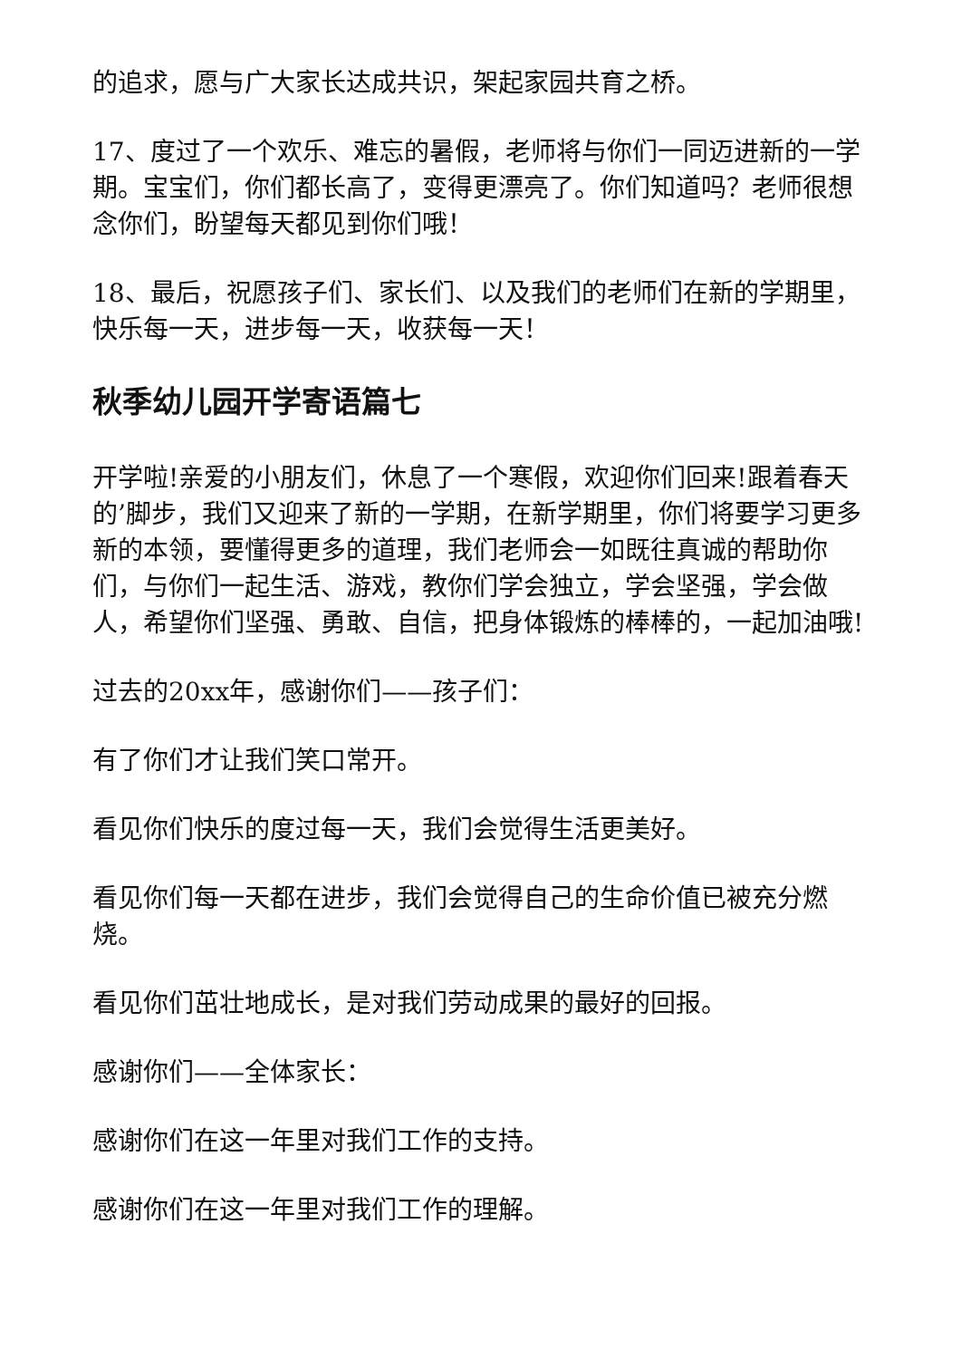的追求，愿与广大家长达成共识，架起家园共育之桥。
17、度过了一个欢乐、难忘的暑假，老师将与你们一同迈进新的一学期。宝宝们，你们都长高了，变得更漂亮了。你们知道吗？老师很想念你们，盼望每天都见到你们哦！
18、最后，祝愿孩子们、家长们、以及我们的老师们在新的学期里，快乐每一天，进步每一天，收获每一天！
秋季幼儿园开学寄语篇七
开学啦!亲爱的小朋友们，休息了一个寒假，欢迎你们回来!跟着春天的’脚步，我们又迎来了新的一学期，在新学期里，你们将要学习更多新的本领，要懂得更多的道理，我们老师会一如既往真诚的帮助你们，与你们一起生活、游戏，教你们学会独立，学会坚强，学会做人，希望你们坚强、勇敢、自信，把身体锻炼的棒棒的，一起加油哦!
过去的20xx年，感谢你们——孩子们：
有了你们才让我们笑口常开。
看见你们快乐的度过每一天，我们会觉得生活更美好。
看见你们每一天都在进步，我们会觉得自己的生命价值已被充分燃烧。
看见你们茁壮地成长，是对我们劳动成果的最好的回报。
感谢你们——全体家长：
感谢你们在这一年里对我们工作的支持。
感谢你们在这一年里对我们工作的理解。